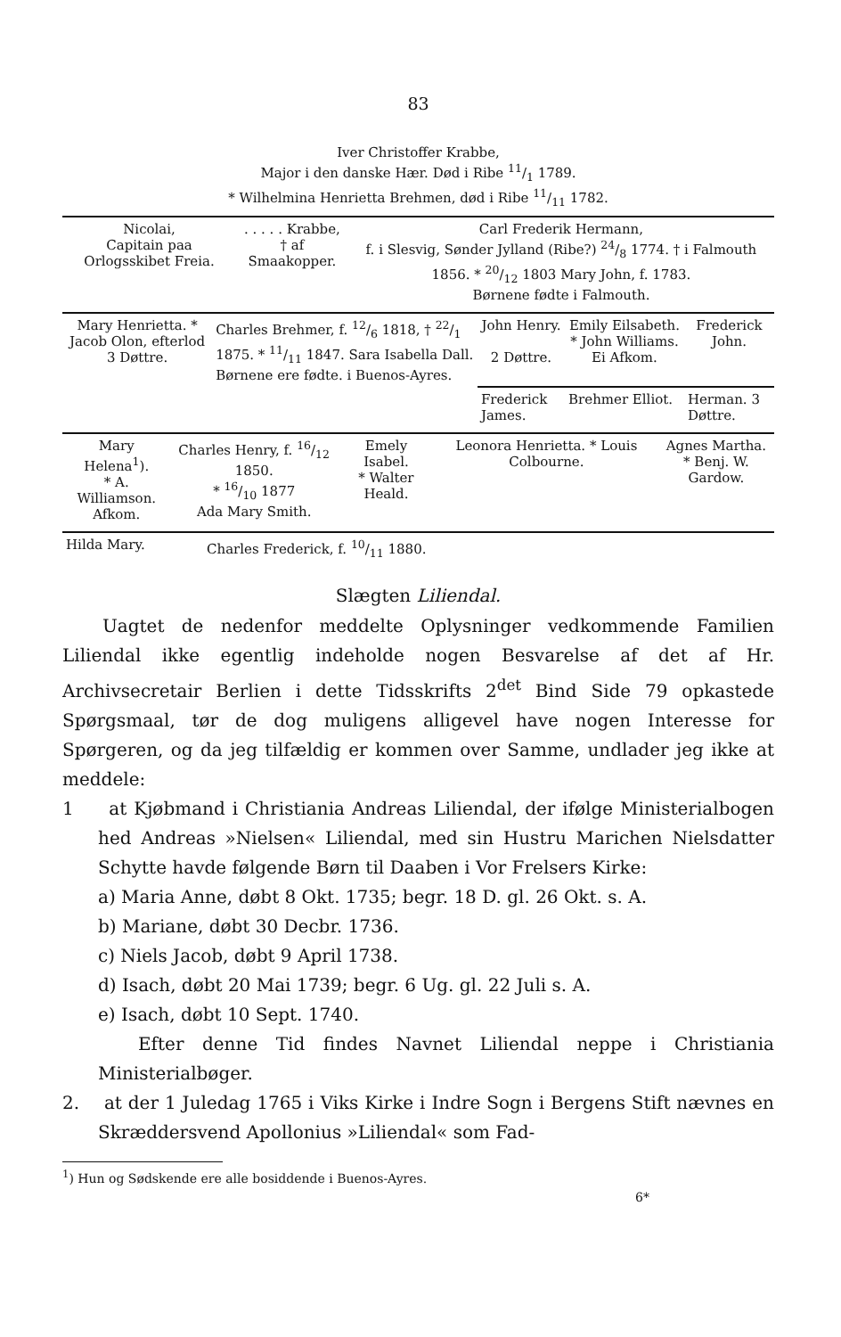83
Iver Christoffer Krabbe,
Major i den danske Hær. Død i Ribe 11/1 1789.
* Wilhelmina Henrietta Brehmen, død i Ribe 11/11 1782.
| Nicolai, Capitain paa Orlogsskibet Freia. | . . . . . Krabbe, † af Smaakopper. | Carl Frederik Hermann, f. i Slesvig, Sønder Jylland (Ribe?) 24/8 1774. † i Falmouth 1856. * 20/12 1803 Mary John, f. 1783. Børnene fødte i Falmouth. |
| Mary Henrietta. * Jacob Olon, efterlod 3 Døttre. | Charles Brehmer, f. 12/6 1818, † 22/1 1875. * 11/11 1847. Sara Isabella Dall. Børnene ere fødte. i Buenos-Ayres. | John Henry. 2 Døttre. | Emily Eilsabeth. * John Williams. Ei Afkom. | Frederick John. |
| | | Frederick James. | Brehmer Elliot. | Herman. 3 Døttre. |
| Mary Helena<sup>1</sup>). * A. Williamson. Afkom. | Charles Henry, f. 16/12 1850. * 16/10 1877 Ada Mary Smith. | Emely Isabel. * Walter Heald. | Leonora Henrietta. * Louis Colbourne. | Agnes Martha. * Benj. W. Gardow. |
| Hilda Mary. | Charles Frederick, f. 10/11 1880. |
Slægten Liliendal.
Uagtet de nedenfor meddelte Oplysninger vedkommende Familien Liliendal ikke egentlig indeholde nogen Besvarelse af det af Hr. Archivsecretair Berlien i dette Tidsskrifts 2<sup>det</sup> Bind Side 79 opkastede Spørgsmaal, tør de dog muligens alligevel have nogen Interesse for Spørgeren, og da jeg tilfældig er kommen over Samme, undlader jeg ikke at meddele:
1 at Kjøbmand i Christiania Andreas Liliendal, der ifølge Ministerialbogen hed Andreas »Nielsen« Liliendal, med sin Hustru Marichen Nielsdatter Schytte havde følgende Børn til Daaben i Vor Frelsers Kirke:
a) Maria Anne, døbt 8 Okt. 1735; begr. 18 D. gl. 26 Okt. s. A.
b) Mariane, døbt 30 Decbr. 1736.
c) Niels Jacob, døbt 9 April 1738.
d) Isach, døbt 20 Mai 1739; begr. 6 Ug. gl. 22 Juli s. A.
e) Isach, døbt 10 Sept. 1740.
Efter denne Tid findes Navnet Liliendal neppe i Christiania Ministerialbøger.
2. at der 1 Juledag 1765 i Viks Kirke i Indre Sogn i Bergens Stift nævnes en Skræddersvend Apollonius »Liliendal« som Fad-
<sup>1</sup>) Hun og Sødskende ere alle bosiddende i Buenos-Ayres.
6*